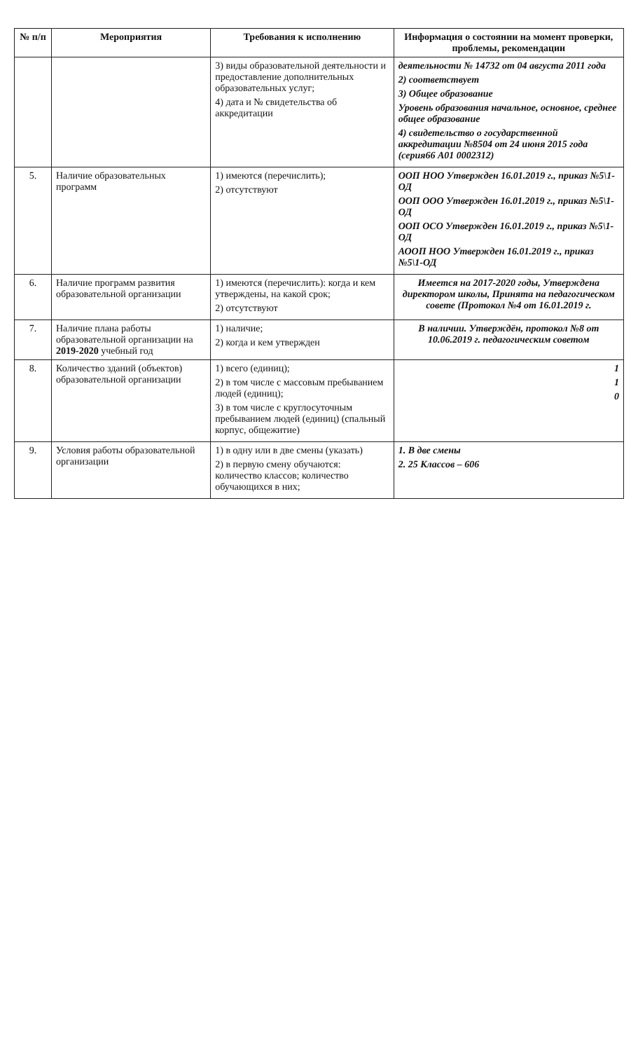| № п/п | Мероприятия | Требования к исполнению | Информация о состоянии на момент проверки, проблемы, рекомендации |
| --- | --- | --- | --- |
| | | 3) виды образовательной деятельности и предоставление дополнительных образовательных услуг; 4) дата и № свидетельства об аккредитации | деятельности № 14732 от 04 августа 2011 года 2) соответствует 3) Общее образование Уровень образования начальное, основное, среднее общее образование 4) свидетельство о государственной аккредитации №8504 от 24 июня 2015 года (серия66 А01 0002312) |
| 5. | Наличие образовательных программ | 1) имеются (перечислить); 2) отсутствуют | ООП НОО Утвержден 16.01.2019 г., приказ №5\1-ОД ООП ООО Утвержден 16.01.2019 г., приказ №5\1-ОД ООП ОСО Утвержден 16.01.2019 г., приказ №5\1-ОД АООП НОО Утвержден 16.01.2019 г., приказ №5\1-ОД |
| 6. | Наличие программ развития образовательной организации | 1) имеются (перечислить): когда и кем утверждены, на какой срок; 2) отсутствуют | Имеется на 2017-2020 годы, Утверждена директором школы, Принята на педагогическом совете (Протокол №4 от 16.01.2019 г. |
| 7. | Наличие плана работы образовательной организации на 2019-2020 учебный год | 1) наличие; 2) когда и кем утвержден | В наличии. Утверждён, протокол №8 от 10.06.2019 г. педагогическим советом |
| 8. | Количество зданий (объектов) образовательной организации | 1) всего (единиц); 2) в том числе с массовым пребыванием людей (единиц); 3) в том числе с круглосуточным пребыванием людей (единиц) (спальный корпус, общежитие) | 1 1 0 |
| 9. | Условия работы образовательной организации | 1) в одну или в две смены (указать) 2) в первую смену обучаются: количество классов; количество обучающихся в них; | 1. В две смены 2. 25 Классов – 606 |